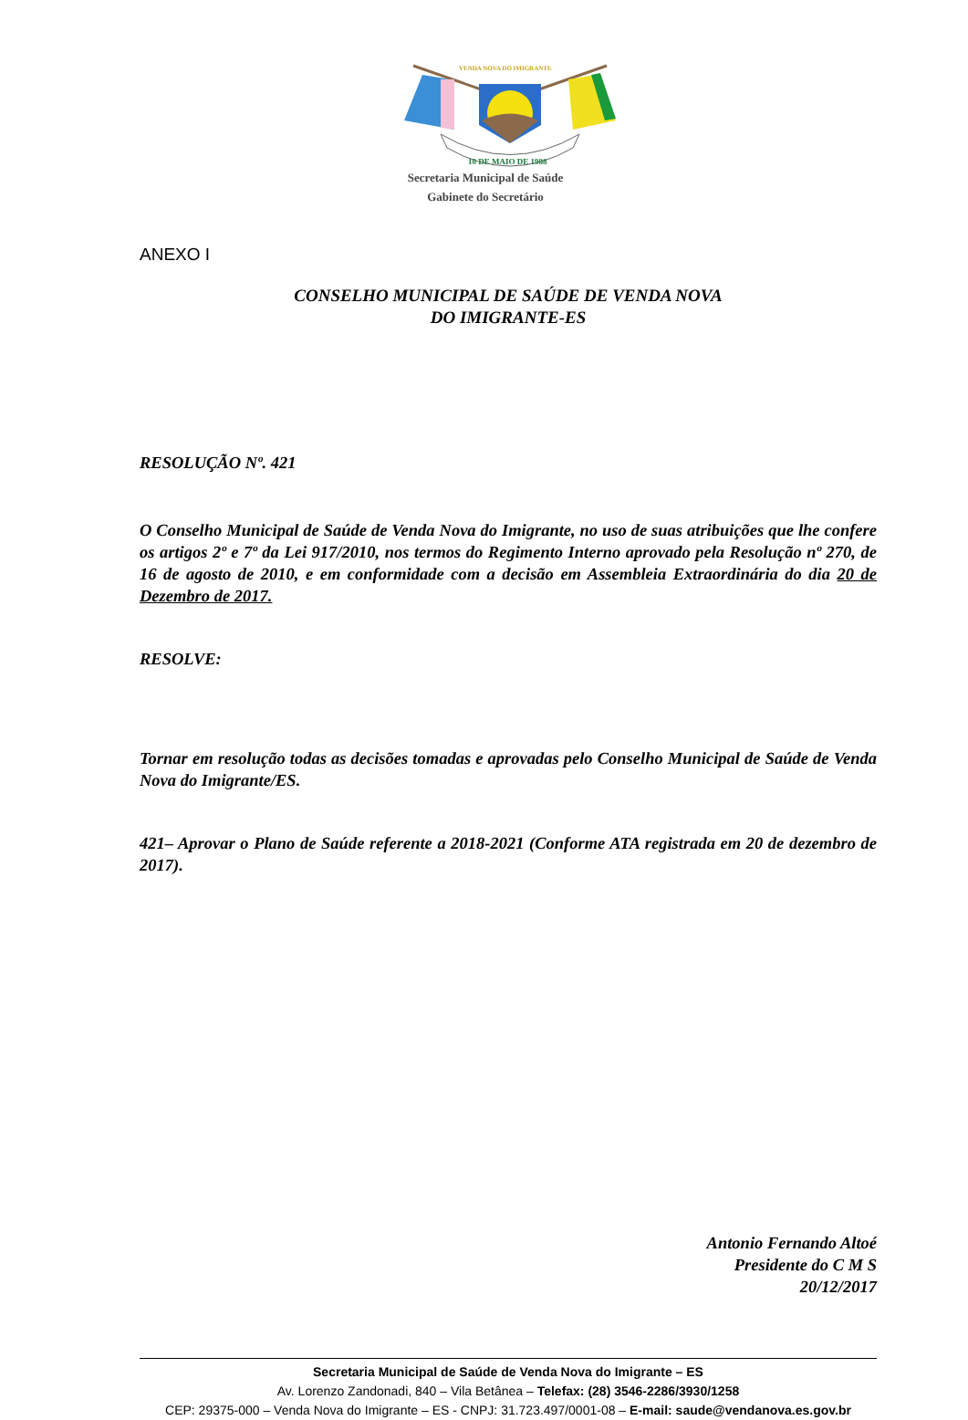10 DE MAIO DE 1988
VENDA NOVA DO IMIGRANTE
Secretaria Municipal de Saúde
Gabinete do Secretário
ANEXO I
CONSELHO MUNICIPAL DE SAÚDE DE VENDA NOVA
DO IMIGRANTE-ES
RESOLUÇÃO Nº. 421
O Conselho Municipal de Saúde de Venda Nova do Imigrante, no uso de suas atribuições que lhe confere os artigos 2º e 7º da Lei 917/2010, nos termos do Regimento Interno aprovado pela Resolução nº 270, de 16 de agosto de 2010, e em conformidade com a decisão em Assembleia Extraordinária do dia 20 de Dezembro de 2017.
RESOLVE:
Tornar em resolução todas as decisões tomadas e aprovadas pelo Conselho Municipal de Saúde de Venda Nova do Imigrante/ES.
421– Aprovar o Plano de Saúde referente a 2018-2021 (Conforme ATA registrada em 20 de dezembro de 2017).
Antonio Fernando Altoé
Presidente do C M S
20/12/2017
Secretaria Municipal de Saúde de Venda Nova do Imigrante – ES
Av. Lorenzo Zandonadi, 840 – Vila Betânea – Telefax: (28) 3546-2286/3930/1258
CEP: 29375-000 – Venda Nova do Imigrante – ES - CNPJ: 31.723.497/0001-08 – E-mail: saude@vendanova.es.gov.br